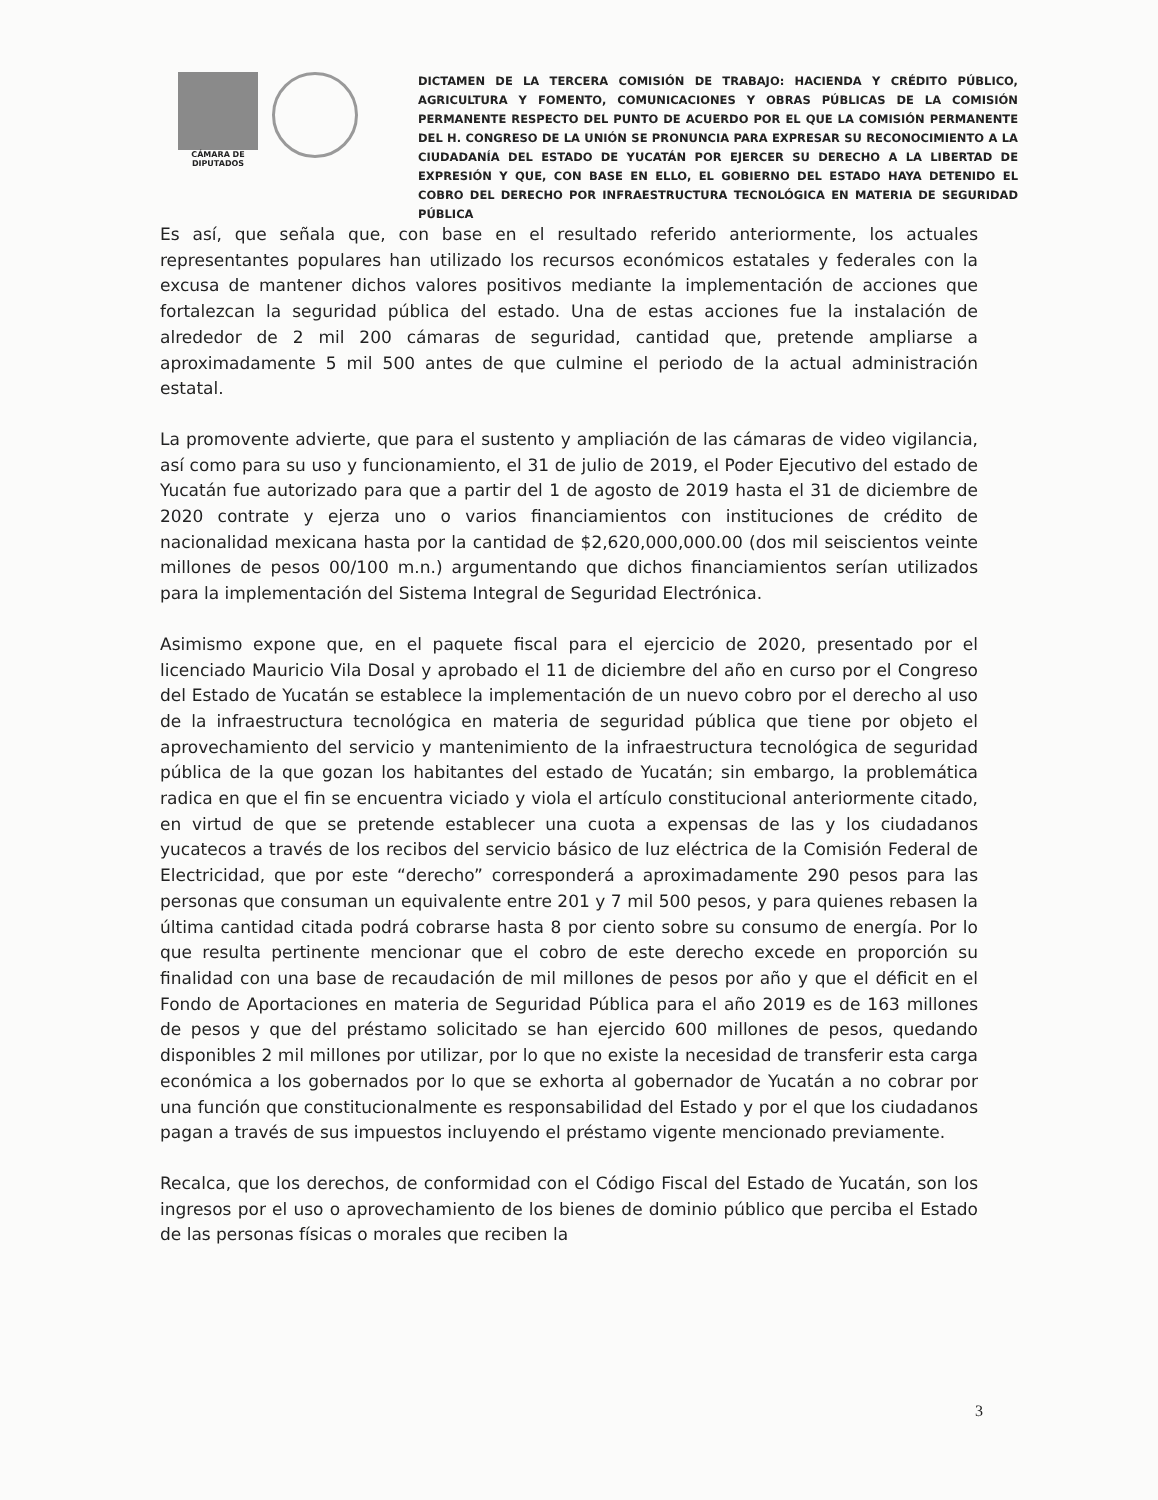CÁMARA DE DIPUTADOS
DICTAMEN DE LA TERCERA COMISIÓN DE TRABAJO: HACIENDA Y CRÉDITO PÚBLICO, AGRICULTURA Y FOMENTO, COMUNICACIONES Y OBRAS PÚBLICAS DE LA COMISIÓN PERMANENTE RESPECTO DEL PUNTO DE ACUERDO POR EL QUE LA COMISIÓN PERMANENTE DEL H. CONGRESO DE LA UNIÓN SE PRONUNCIA PARA EXPRESAR SU RECONOCIMIENTO A LA CIUDADANÍA DEL ESTADO DE YUCATÁN POR EJERCER SU DERECHO A LA LIBERTAD DE EXPRESIÓN Y QUE, CON BASE EN ELLO, EL GOBIERNO DEL ESTADO HAYA DETENIDO EL COBRO DEL DERECHO POR INFRAESTRUCTURA TECNOLÓGICA EN MATERIA DE SEGURIDAD PÚBLICA
Es así, que señala que, con base en el resultado referido anteriormente, los actuales representantes populares han utilizado los recursos económicos estatales y federales con la excusa de mantener dichos valores positivos mediante la implementación de acciones que fortalezcan la seguridad pública del estado. Una de estas acciones fue la instalación de alrededor de 2 mil 200 cámaras de seguridad, cantidad que, pretende ampliarse a aproximadamente 5 mil 500 antes de que culmine el periodo de la actual administración estatal.
La promovente advierte, que para el sustento y ampliación de las cámaras de video vigilancia, así como para su uso y funcionamiento, el 31 de julio de 2019, el Poder Ejecutivo del estado de Yucatán fue autorizado para que a partir del 1 de agosto de 2019 hasta el 31 de diciembre de 2020 contrate y ejerza uno o varios financiamientos con instituciones de crédito de nacionalidad mexicana hasta por la cantidad de $2,620,000,000.00 (dos mil seiscientos veinte millones de pesos 00/100 m.n.) argumentando que dichos financiamientos serían utilizados para la implementación del Sistema Integral de Seguridad Electrónica.
Asimismo expone que, en el paquete fiscal para el ejercicio de 2020, presentado por el licenciado Mauricio Vila Dosal y aprobado el 11 de diciembre del año en curso por el Congreso del Estado de Yucatán se establece la implementación de un nuevo cobro por el derecho al uso de la infraestructura tecnológica en materia de seguridad pública que tiene por objeto el aprovechamiento del servicio y mantenimiento de la infraestructura tecnológica de seguridad pública de la que gozan los habitantes del estado de Yucatán; sin embargo, la problemática radica en que el fin se encuentra viciado y viola el artículo constitucional anteriormente citado, en virtud de que se pretende establecer una cuota a expensas de las y los ciudadanos yucatecos a través de los recibos del servicio básico de luz eléctrica de la Comisión Federal de Electricidad, que por este “derecho” corresponderá a aproximadamente 290 pesos para las personas que consuman un equivalente entre 201 y 7 mil 500 pesos, y para quienes rebasen la última cantidad citada podrá cobrarse hasta 8 por ciento sobre su consumo de energía. Por lo que resulta pertinente mencionar que el cobro de este derecho excede en proporción su finalidad con una base de recaudación de mil millones de pesos por año y que el déficit en el Fondo de Aportaciones en materia de Seguridad Pública para el año 2019 es de 163 millones de pesos y que del préstamo solicitado se han ejercido 600 millones de pesos, quedando disponibles 2 mil millones por utilizar, por lo que no existe la necesidad de transferir esta carga económica a los gobernados por lo que se exhorta al gobernador de Yucatán a no cobrar por una función que constitucionalmente es responsabilidad del Estado y por el que los ciudadanos pagan a través de sus impuestos incluyendo el préstamo vigente mencionado previamente.
Recalca, que los derechos, de conformidad con el Código Fiscal del Estado de Yucatán, son los ingresos por el uso o aprovechamiento de los bienes de dominio público que perciba el Estado de las personas físicas o morales que reciben la
3